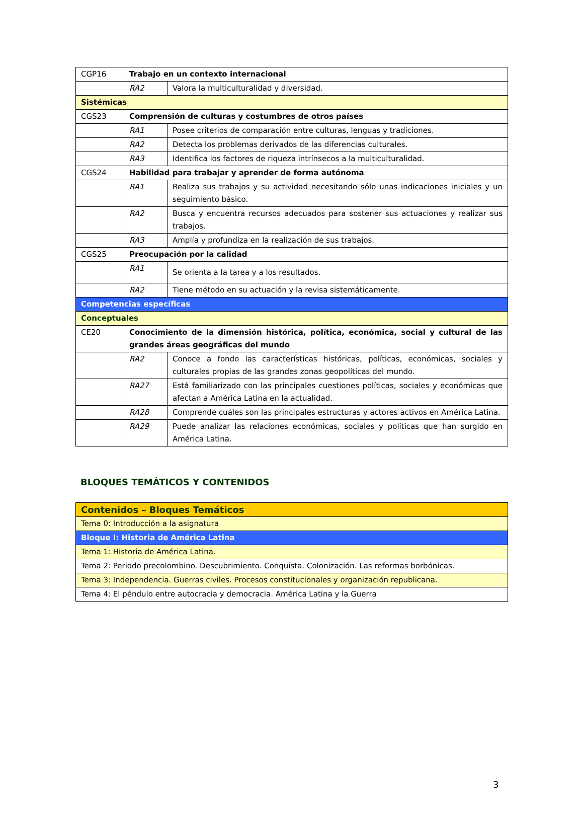| CGP16 | Trabajo en un contexto internacional | |
| | RA2 | Valora la multiculturalidad y diversidad. |
| Sistémicas | | |
| CGS23 | Comprensión de culturas y costumbres de otros países | |
| | RA1 | Posee criterios de comparación entre culturas, lenguas y tradiciones. |
| | RA2 | Detecta los problemas derivados de las diferencias culturales. |
| | RA3 | Identifica los factores de riqueza intrínsecos a la multiculturalidad. |
| CGS24 | Habilidad para trabajar y aprender de forma autónoma | |
| | RA1 | Realiza sus trabajos y su actividad necesitando sólo unas indicaciones iniciales y un seguimiento básico. |
| | RA2 | Busca y encuentra recursos adecuados para sostener sus actuaciones y realizar sus trabajos. |
| | RA3 | Amplía y profundiza en la realización de sus trabajos. |
| CGS25 | Preocupación por la calidad | |
| | RA1 | Se orienta a la tarea y a los resultados. |
| | RA2 | Tiene método en su actuación y la revisa sistemáticamente. |
| Competencias específicas | | |
| Conceptuales | | |
| CE20 | Conocimiento de la dimensión histórica, política, económica, social y cultural de las grandes áreas geográficas del mundo | |
| | RA2 | Conoce a fondo las características históricas, políticas, económicas, sociales y culturales propias de las grandes zonas geopolíticas del mundo. |
| | RA27 | Está familiarizado con las principales cuestiones políticas, sociales y económicas que afectan a América Latina en la actualidad. |
| | RA28 | Comprende cuáles son las principales estructuras y actores activos en América Latina. |
| | RA29 | Puede analizar las relaciones económicas, sociales y políticas que han surgido en América Latina. |
BLOQUES TEMÁTICOS Y CONTENIDOS
| Contenidos – Bloques Temáticos |
| Tema 0: Introducción a la asignatura |
| Bloque I: Historia de América Latina |
| Tema 1: Historia de América Latina. |
| Tema 2: Periodo precolombino. Descubrimiento. Conquista. Colonización. Las reformas borbónicas. |
| Tema 3: Independencia. Guerras civiles. Procesos constitucionales y organización republicana. |
| Tema 4: El péndulo entre autocracia y democracia. América Latina y la Guerra |
3